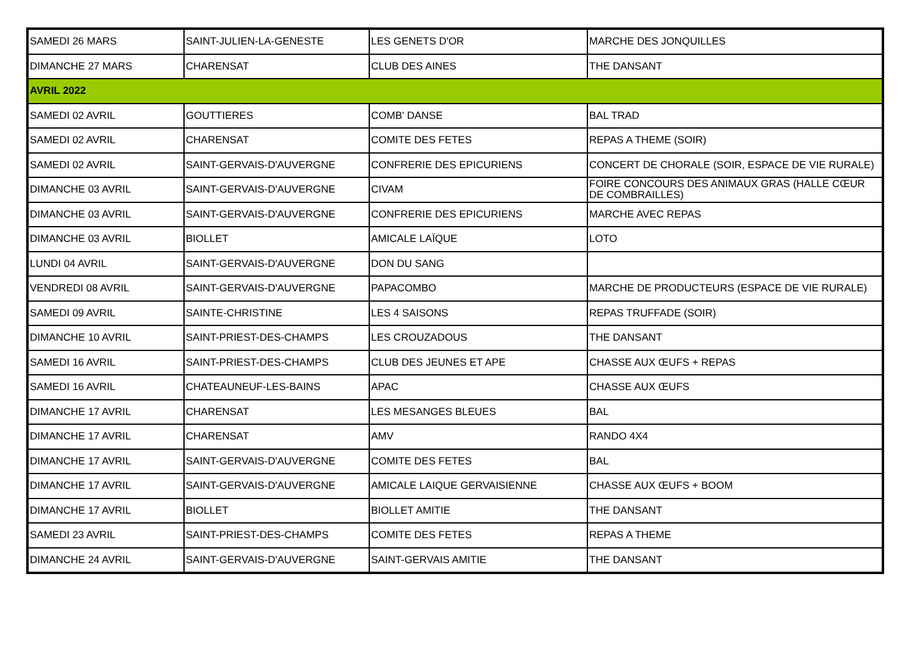| SAMEDI 26 MARS | SAINT-JULIEN-LA-GENESTE | LES GENETS D'OR | MARCHE DES JONQUILLES |
| DIMANCHE 27 MARS | CHARENSAT | CLUB DES AINES | THE DANSANT |
| AVRIL 2022 | | | |
| SAMEDI 02 AVRIL | GOUTTIERES | COMB' DANSE | BAL TRAD |
| SAMEDI 02 AVRIL | CHARENSAT | COMITE DES FETES | REPAS A THEME (SOIR) |
| SAMEDI 02 AVRIL | SAINT-GERVAIS-D'AUVERGNE | CONFRERIE DES EPICURIENS | CONCERT DE CHORALE (SOIR, ESPACE DE VIE RURALE) |
| DIMANCHE 03 AVRIL | SAINT-GERVAIS-D'AUVERGNE | CIVAM | FOIRE CONCOURS DES ANIMAUX GRAS (HALLE CŒUR DE COMBRAILLES) |
| DIMANCHE 03 AVRIL | SAINT-GERVAIS-D'AUVERGNE | CONFRERIE DES EPICURIENS | MARCHE AVEC REPAS |
| DIMANCHE 03 AVRIL | BIOLLET | AMICALE LAÏQUE | LOTO |
| LUNDI 04 AVRIL | SAINT-GERVAIS-D'AUVERGNE | DON DU SANG | |
| VENDREDI 08 AVRIL | SAINT-GERVAIS-D'AUVERGNE | PAPACOMBO | MARCHE DE PRODUCTEURS (ESPACE DE VIE RURALE) |
| SAMEDI 09 AVRIL | SAINTE-CHRISTINE | LES 4 SAISONS | REPAS TRUFFADE (SOIR) |
| DIMANCHE 10 AVRIL | SAINT-PRIEST-DES-CHAMPS | LES CROUZADOUS | THE DANSANT |
| SAMEDI 16 AVRIL | SAINT-PRIEST-DES-CHAMPS | CLUB DES JEUNES ET APE | CHASSE AUX ŒUFS + REPAS |
| SAMEDI 16 AVRIL | CHATEAUNEUF-LES-BAINS | APAC | CHASSE AUX ŒUFS |
| DIMANCHE 17 AVRIL | CHARENSAT | LES MESANGES BLEUES | BAL |
| DIMANCHE 17 AVRIL | CHARENSAT | AMV | RANDO 4X4 |
| DIMANCHE 17 AVRIL | SAINT-GERVAIS-D'AUVERGNE | COMITE DES FETES | BAL |
| DIMANCHE 17 AVRIL | SAINT-GERVAIS-D'AUVERGNE | AMICALE LAIQUE GERVAISIENNE | CHASSE AUX ŒUFS + BOOM |
| DIMANCHE 17 AVRIL | BIOLLET | BIOLLET AMITIE | THE DANSANT |
| SAMEDI 23 AVRIL | SAINT-PRIEST-DES-CHAMPS | COMITE DES FETES | REPAS A THEME |
| DIMANCHE 24 AVRIL | SAINT-GERVAIS-D'AUVERGNE | SAINT-GERVAIS AMITIE | THE DANSANT |